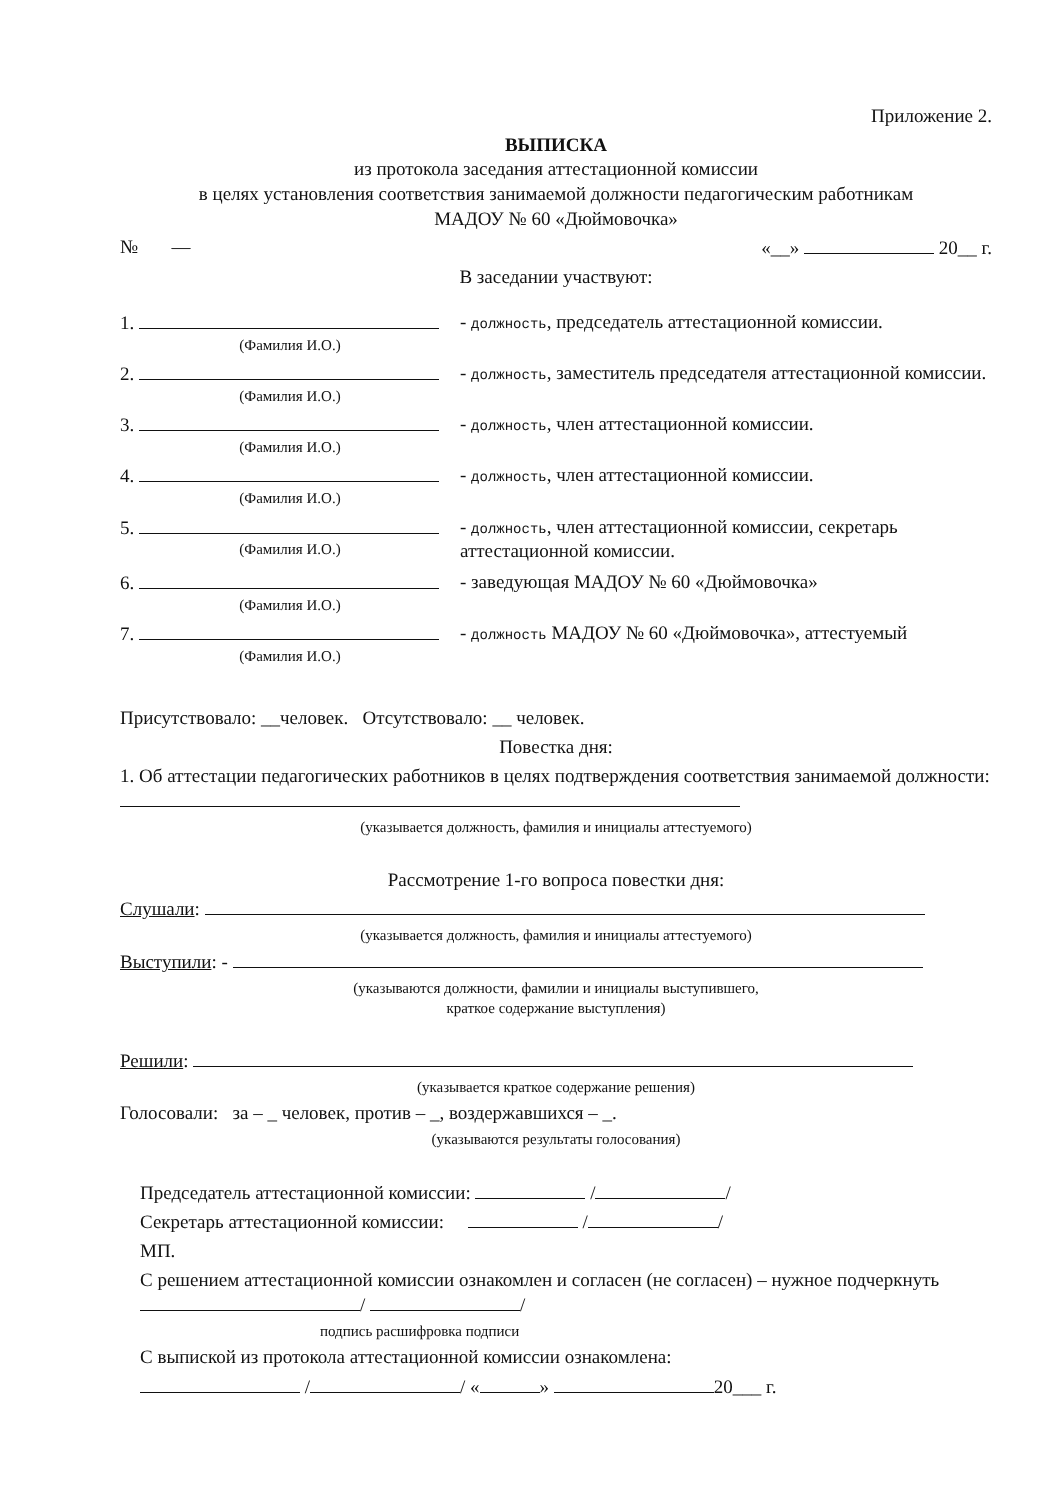Приложение 2.
ВЫПИСКА
из протокола заседания аттестационной комиссии
в целях установления соответствия занимаемой должности педагогическим работникам
МАДОУ № 60 «Дюймовочка»
№ — «__» 20__ г.
В заседании участвуют:
1.
(Фамилия И.О.)
- должность, председатель аттестационной комиссии.
2.
(Фамилия И.О.)
- должность, заместитель председателя аттестационной комиссии.
3.
(Фамилия И.О.)
- должность, член аттестационной комиссии.
4.
(Фамилия И.О.)
- должность, член аттестационной комиссии.
5.
(Фамилия И.О.)
- должность, член аттестационной комиссии, секретарь аттестационной комиссии.
6.
(Фамилия И.О.)
- заведующая МАДОУ № 60 «Дюймовочка»
7.
(Фамилия И.О.)
- должность МАДОУ № 60 «Дюймовочка», аттестуемый
Присутствовало: __человек. Отсутствовало: __ человек.
Повестка дня:
1. Об аттестации педагогических работников в целях подтверждения соответствия занимаемой должности:
(указывается должность, фамилия и инициалы аттестуемого)
Рассмотрение 1-го вопроса повестки дня:
Слушали:
(указывается должность, фамилия и инициалы аттестуемого)
Выступили: -
(указываются должности, фамилии и инициалы выступившего,
краткое содержание выступления)
Решили:
(указывается краткое содержание решения)
Голосовали: за – _ человек, против – _, воздержавшихся – _.
(указываются результаты голосования)
Председатель аттестационной комиссии: / /
Секретарь аттестационной комиссии: / /
МП.
С решением аттестационной комиссии ознакомлен и согласен (не согласен) – нужное подчеркнуть / /
подпись расшифровка подписи
С выпиской из протокола аттестационной комиссии ознакомлена:
/ / « » 20___ г.